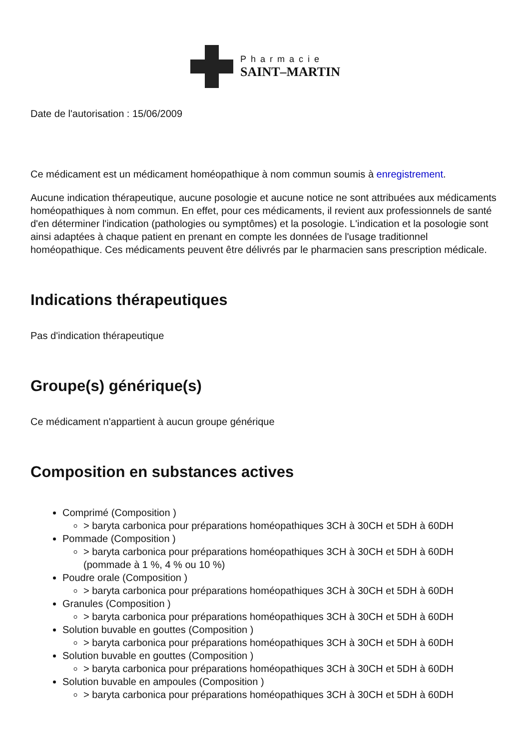Pharmacie
SAINT–MARTIN
Date de l'autorisation : 15/06/2009
Ce médicament est un médicament homéopathique à nom commun soumis à enregistrement.
Aucune indication thérapeutique, aucune posologie et aucune notice ne sont attribuées aux médicaments homéopathiques à nom commun. En effet, pour ces médicaments, il revient aux professionnels de santé d'en déterminer l'indication (pathologies ou symptômes) et la posologie. L'indication et la posologie sont ainsi adaptées à chaque patient en prenant en compte les données de l'usage traditionnel homéopathique. Ces médicaments peuvent être délivrés par le pharmacien sans prescription médicale.
Indications thérapeutiques
Pas d'indication thérapeutique
Groupe(s) générique(s)
Ce médicament n'appartient à aucun groupe générique
Composition en substances actives
Comprimé (Composition )
> baryta carbonica pour préparations homéopathiques 3CH à 30CH et 5DH à 60DH
Pommade (Composition )
> baryta carbonica pour préparations homéopathiques 3CH à 30CH et 5DH à 60DH (pommade à 1 %, 4 % ou 10 %)
Poudre orale (Composition )
> baryta carbonica pour préparations homéopathiques 3CH à 30CH et 5DH à 60DH
Granules (Composition )
> baryta carbonica pour préparations homéopathiques 3CH à 30CH et 5DH à 60DH
Solution buvable en gouttes (Composition )
> baryta carbonica pour préparations homéopathiques 3CH à 30CH et 5DH à 60DH
Solution buvable en gouttes (Composition )
> baryta carbonica pour préparations homéopathiques 3CH à 30CH et 5DH à 60DH
Solution buvable en ampoules (Composition )
> baryta carbonica pour préparations homéopathiques 3CH à 30CH et 5DH à 60DH